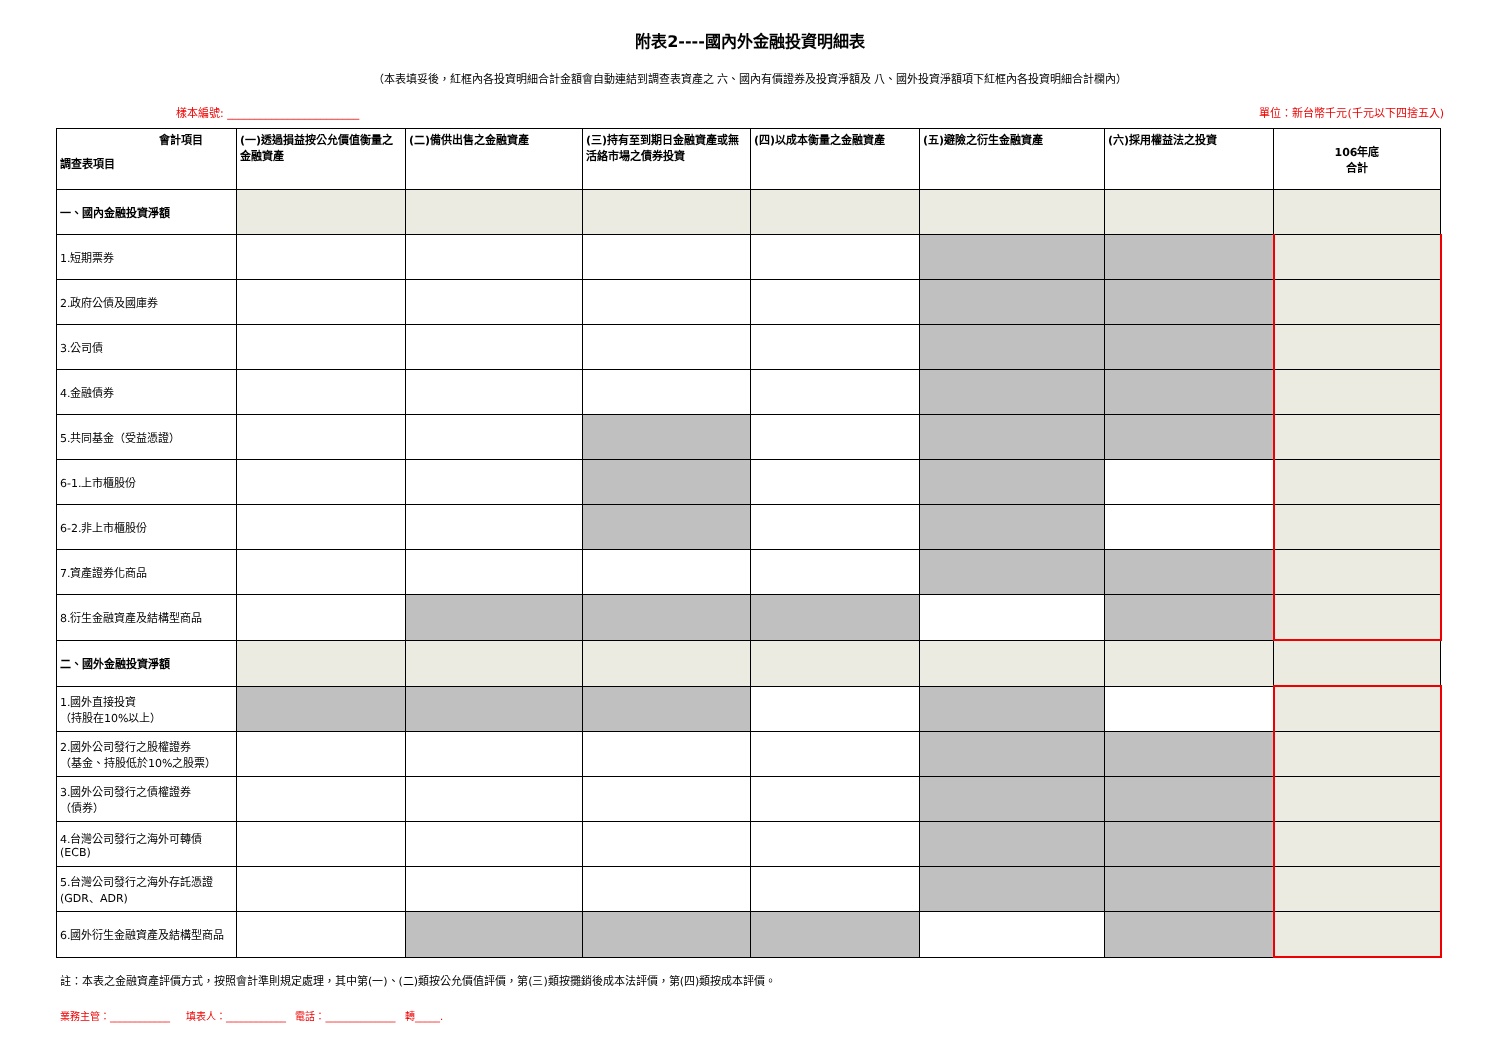附表2----國內外金融投資明細表
（本表填妥後，紅框內各投資明細合計金額會自動連結到調查表資產之 六、國內有價證券及投資淨額及 八、國外投資淨額項下紅框內各投資明細合計欄內）
樣本編號: ________________________ 單位：新台幣千元(千元以下四捨五入)
| 會計項目 調查表項目 | (一)透過損益按公允價值衡量之金融資產 | (二)備供出售之金融資產 | (三)持有至到期日金融資產或無活絡市場之債券投資 | (四)以成本衡量之金融資產 | (五)避險之衍生金融資產 | (六)採用權益法之投資 | 106年底 合計 |
| --- | --- | --- | --- | --- | --- | --- | --- |
| 一、國內金融投資淨額 | | | | | | | |
| 1.短期票券 | | | | | | | |
| 2.政府公債及國庫券 | | | | | | | |
| 3.公司債 | | | | | | | |
| 4.金融債券 | | | | | | | |
| 5.共同基金（受益憑證） | | | | | | | |
| 6-1.上市櫃股份 | | | | | | | |
| 6-2.非上市櫃股份 | | | | | | | |
| 7.資產證券化商品 | | | | | | | |
| 8.衍生金融資產及結構型商品 | | | | | | | |
| 二、國外金融投資淨額 | | | | | | | |
| 1.國外直接投資 （持股在10%以上） | | | | | | | |
| 2.國外公司發行之股權證券 （基金、持股低於10%之股票） | | | | | | | |
| 3.國外公司發行之債權證券 （債券） | | | | | | | |
| 4.台灣公司發行之海外可轉債 (ECB) | | | | | | | |
| 5.台灣公司發行之海外存託憑證 (GDR、ADR) | | | | | | | |
| 6.國外衍生金融資產及結構型商品 | | | | | | | |
註：本表之金融資產評價方式，按照會計準則規定處理，其中第(一)、(二)類按公允價值評價，第(三)類按攤銷後成本法評價，第(四)類按成本評價。
業務主管：____________ 填表人：____________ 電話：______________ 轉_____.